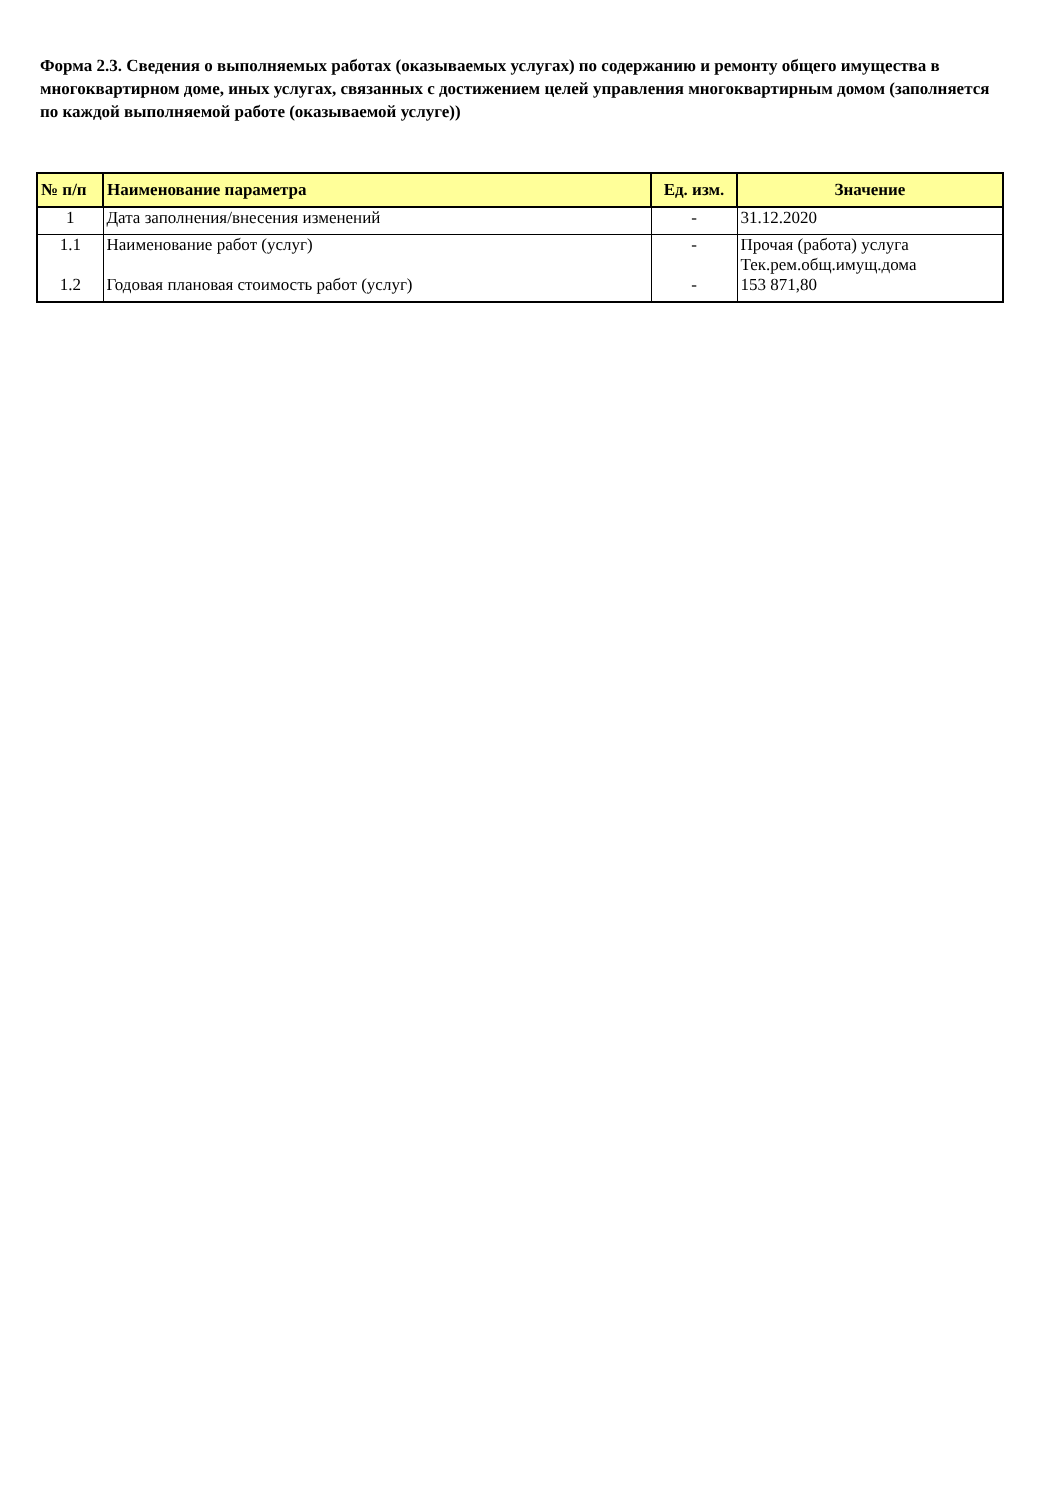Форма 2.3. Сведения о выполняемых работах (оказываемых услугах) по содержанию и ремонту общего имущества в многоквартирном доме, иных услугах, связанных с достижением целей управления многоквартирным домом (заполняется по каждой выполняемой работе (оказываемой услуге))
| № п/п | Наименование параметра | Ед. изм. | Значение |
| --- | --- | --- | --- |
| 1 | Дата заполнения/внесения изменений | - | 31.12.2020 |
| 1.1 | Наименование работ (услуг) | - | Прочая (работа) услуга Тек.рем.общ.имущ.дома |
| 1.2 | Годовая плановая стоимость работ (услуг) | - | 153 871,80 |